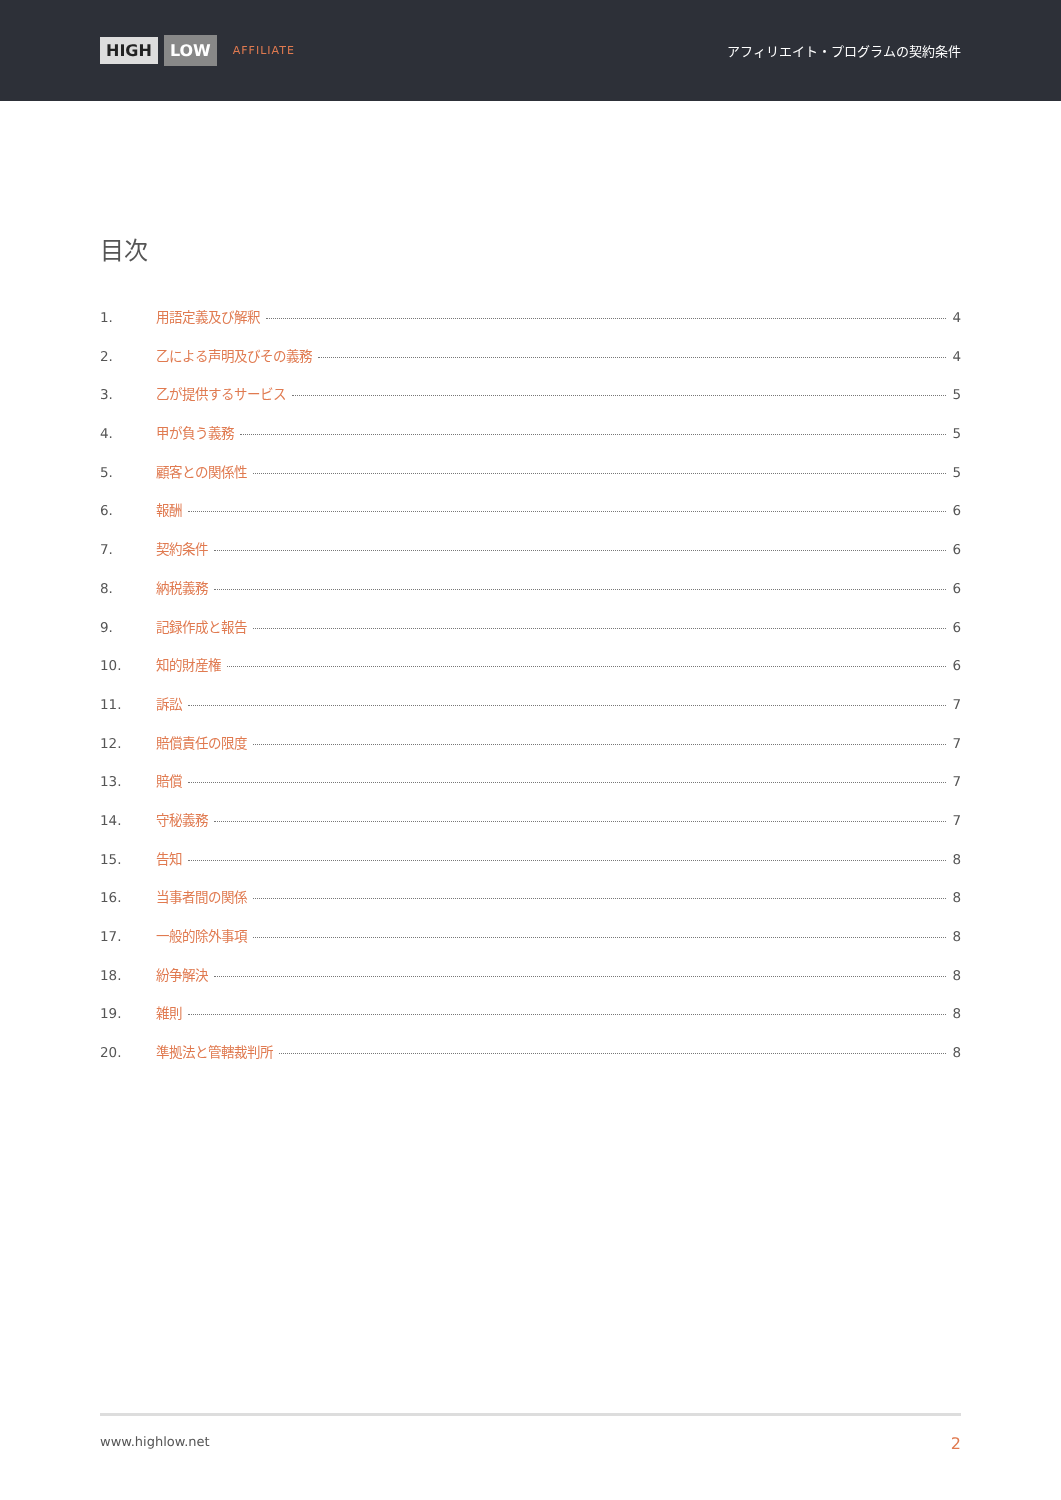HIGH LOW AFFILIATE
アフィリエイト・プログラムの契約条件
目次
1. 用語定義及び解釈 4
2. 乙による声明及びその義務 4
3. 乙が提供するサービス 5
4. 甲が負う義務 5
5. 顧客との関係性 5
6. 報酬 6
7. 契約条件 6
8. 納税義務 6
9. 記録作成と報告 6
10. 知的財産権 6
11. 訴訟 7
12. 賠償責任の限度 7
13. 賠償 7
14. 守秘義務 7
15. 告知 8
16. 当事者間の関係 8
17. 一般的除外事項 8
18. 紛争解決 8
19. 雑則 8
20. 準拠法と管轄裁判所 8
www.highlow.net 2